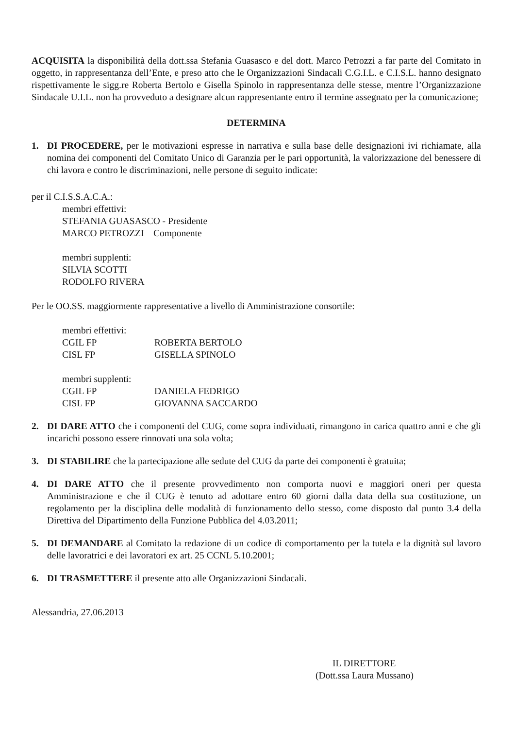ACQUISITA la disponibilità della dott.ssa Stefania Guasasco e del dott. Marco Petrozzi a far parte del Comitato in oggetto, in rappresentanza dell’Ente, e preso atto che le Organizzazioni Sindacali C.G.I.L. e C.I.S.L. hanno designato rispettivamente le sigg.re Roberta Bertolo e Gisella Spinolo in rappresentanza delle stesse, mentre l’Organizzazione Sindacale U.I.L. non ha provveduto a designare alcun rappresentante entro il termine assegnato per la comunicazione;
DETERMINA
1. DI PROCEDERE, per le motivazioni espresse in narrativa e sulla base delle designazioni ivi richiamate, alla nomina dei componenti del Comitato Unico di Garanzia per le pari opportunità, la valorizzazione del benessere di chi lavora e contro le discriminazioni, nelle persone di seguito indicate:
per il C.I.S.S.A.C.A.:
membri effettivi:
STEFANIA GUASASCO - Presidente
MARCO PETROZZI – Componente
membri supplenti:
SILVIA SCOTTI
RODOLFO RIVERA
Per le OO.SS. maggiormente rappresentative a livello di Amministrazione consortile:
| membri effettivi: | |
| CGIL FP | ROBERTA BERTOLO |
| CISL FP | GISELLA SPINOLO |
| membri supplenti: | |
| CGIL FP | DANIELA FEDRIGO |
| CISL FP | GIOVANNA SACCARDO |
2. DI DARE ATTO che i componenti del CUG, come sopra individuati, rimangono in carica quattro anni e che gli incarichi possono essere rinnovati una sola volta;
3. DI STABILIRE che la partecipazione alle sedute del CUG da parte dei componenti è gratuita;
4. DI DARE ATTO che il presente provvedimento non comporta nuovi e maggiori oneri per questa Amministrazione e che il CUG è tenuto ad adottare entro 60 giorni dalla data della sua costituzione, un regolamento per la disciplina delle modalità di funzionamento dello stesso, come disposto dal punto 3.4 della Direttiva del Dipartimento della Funzione Pubblica del 4.03.2011;
5. DI DEMANDARE al Comitato la redazione di un codice di comportamento per la tutela e la dignità sul lavoro delle lavoratrici e dei lavoratori ex art. 25 CCNL 5.10.2001;
6. DI TRASMETTERE il presente atto alle Organizzazioni Sindacali.
Alessandria, 27.06.2013
IL DIRETTORE
(Dott.ssa Laura Mussano)